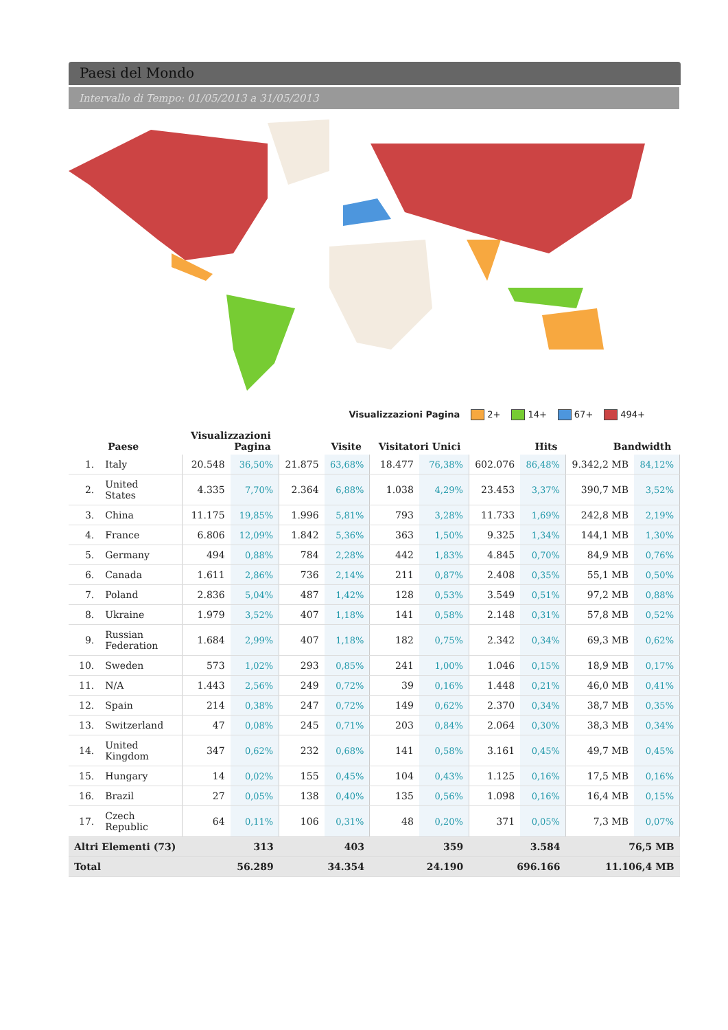Paesi del Mondo
Intervallo di Tempo: 01/05/2013 a 31/05/2013
Visualizzazioni Pagina 2+ 14+ 67+ 494+
| | Paese | Visualizzazioni Pagina | | Visite | | Visitatori Unici | | Hits | | Bandwidth | |
| --- | --- | --- | --- | --- | --- | --- | --- | --- | --- | --- | --- |
| 1. | Italy | 20.548 | 36,50% | 21.875 | 63,68% | 18.477 | 76,38% | 602.076 | 86,48% | 9.342,2 MB | 84,12% |
| 2. | United States | 4.335 | 7,70% | 2.364 | 6,88% | 1.038 | 4,29% | 23.453 | 3,37% | 390,7 MB | 3,52% |
| 3. | China | 11.175 | 19,85% | 1.996 | 5,81% | 793 | 3,28% | 11.733 | 1,69% | 242,8 MB | 2,19% |
| 4. | France | 6.806 | 12,09% | 1.842 | 5,36% | 363 | 1,50% | 9.325 | 1,34% | 144,1 MB | 1,30% |
| 5. | Germany | 494 | 0,88% | 784 | 2,28% | 442 | 1,83% | 4.845 | 0,70% | 84,9 MB | 0,76% |
| 6. | Canada | 1.611 | 2,86% | 736 | 2,14% | 211 | 0,87% | 2.408 | 0,35% | 55,1 MB | 0,50% |
| 7. | Poland | 2.836 | 5,04% | 487 | 1,42% | 128 | 0,53% | 3.549 | 0,51% | 97,2 MB | 0,88% |
| 8. | Ukraine | 1.979 | 3,52% | 407 | 1,18% | 141 | 0,58% | 2.148 | 0,31% | 57,8 MB | 0,52% |
| 9. | Russian Federation | 1.684 | 2,99% | 407 | 1,18% | 182 | 0,75% | 2.342 | 0,34% | 69,3 MB | 0,62% |
| 10. | Sweden | 573 | 1,02% | 293 | 0,85% | 241 | 1,00% | 1.046 | 0,15% | 18,9 MB | 0,17% |
| 11. | N/A | 1.443 | 2,56% | 249 | 0,72% | 39 | 0,16% | 1.448 | 0,21% | 46,0 MB | 0,41% |
| 12. | Spain | 214 | 0,38% | 247 | 0,72% | 149 | 0,62% | 2.370 | 0,34% | 38,7 MB | 0,35% |
| 13. | Switzerland | 47 | 0,08% | 245 | 0,71% | 203 | 0,84% | 2.064 | 0,30% | 38,3 MB | 0,34% |
| 14. | United Kingdom | 347 | 0,62% | 232 | 0,68% | 141 | 0,58% | 3.161 | 0,45% | 49,7 MB | 0,45% |
| 15. | Hungary | 14 | 0,02% | 155 | 0,45% | 104 | 0,43% | 1.125 | 0,16% | 17,5 MB | 0,16% |
| 16. | Brazil | 27 | 0,05% | 138 | 0,40% | 135 | 0,56% | 1.098 | 0,16% | 16,4 MB | 0,15% |
| 17. | Czech Republic | 64 | 0,11% | 106 | 0,31% | 48 | 0,20% | 371 | 0,05% | 7,3 MB | 0,07% |
| Altri Elementi (73) | | 313 | | 403 | | 359 | | 3.584 | | 76,5 MB | |
| Total | | 56.289 | | 34.354 | | 24.190 | | 696.166 | | 11.106,4 MB | |